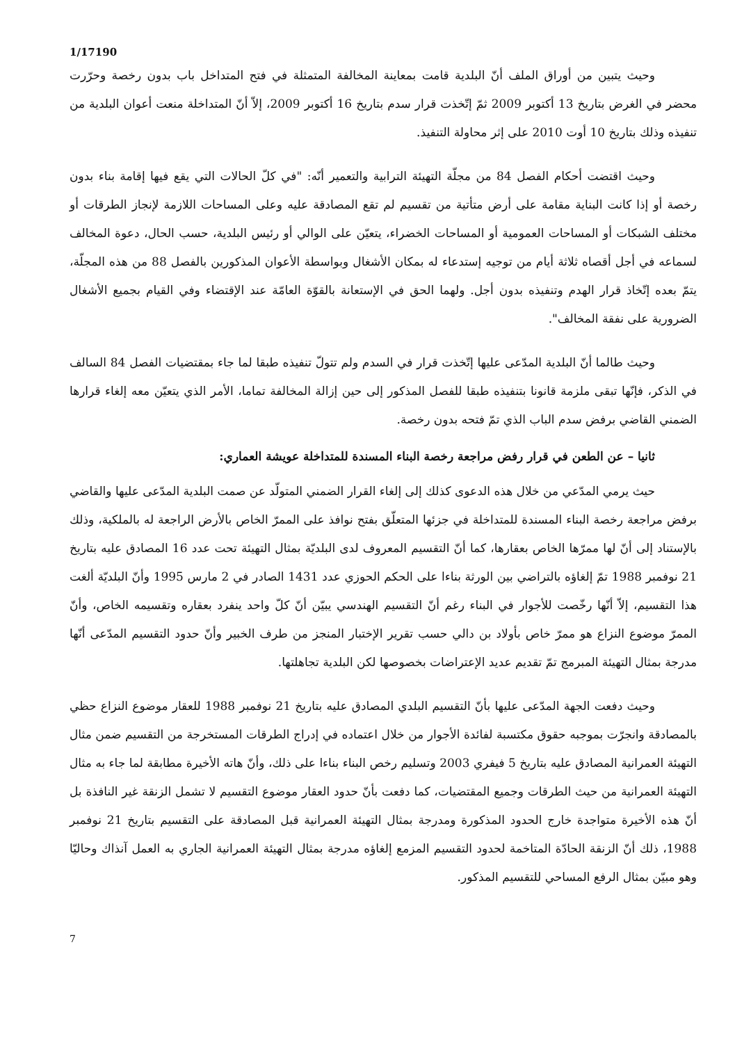1/17190
وحيث يتبين من أوراق الملف أنّ البلدية قامت بمعاينة المخالفة المتمثلة في فتح المتداخل باب بدون رخصة وحرّرت محضر في الغرض بتاريخ 13 أكتوبر 2009 ثمّ إتّخذت قرار سدم بتاريخ 16 أكتوبر 2009، إلاّ أنّ المتداخلة منعت أعوان البلدية من تنفيذه وذلك بتاريخ 10 أوت 2010 على إثر محاولة التنفيذ.
وحيث اقتضت أحكام الفصل 84 من مجلّة التهيئة الترابية والتعمير أنّه: "في كلّ الحالات التي يقع فيها إقامة بناء بدون رخصة أو إذا كانت البناية مقامة على أرض متأتية من تقسيم لم تقع المصادقة عليه وعلى المساحات اللازمة لإنجاز الطرقات أو مختلف الشبكات أو المساحات العمومية أو المساحات الخضراء، يتعيّن على الوالي أو رئيس البلدية، حسب الحال، دعوة المخالف لسماعه في أجل أقصاه ثلاثة أيام من توجيه إستدعاء له بمكان الأشغال وبواسطة الأعوان المذكورين بالفصل 88 من هذه المجلّة، يتمّ بعده إتّخاذ قرار الهدم وتنفيذه بدون أجل. ولهما الحق في الإستعانة بالقوّة العامّة عند الإقتضاء وفي القيام بجميع الأشغال الضرورية على نفقة المخالف".
وحيث طالما أنّ البلدية المدّعى عليها إتّخذت قرار في السدم ولم تتولّ تنفيذه طبقا لما جاء بمقتضيات الفصل 84 السالف في الذكر، فإنّها تبقى ملزمة قانونا بتنفيذه طبقا للفصل المذكور إلى حين إزالة المخالفة تماما، الأمر الذي يتعيّن معه إلغاء قرارها الضمني القاضي برفض سدم الباب الذي تمّ فتحه بدون رخصة.
ثانيا – عن الطعن في قرار رفض مراجعة رخصة البناء المسندة للمتداخلة عويشة العماري:
حيث يرمي المدّعي من خلال هذه الدعوى كذلك إلى إلغاء القرار الضمني المتولّد عن صمت البلدية المدّعى عليها والقاضي برفض مراجعة رخصة البناء المسندة للمتداخلة في جزئها المتعلّق بفتح نوافذ على الممرّ الخاص بالأرض الراجعة له بالملكية، وذلك بالإستناد إلى أنّ لها ممرّها الخاص بعقارها، كما أنّ التقسيم المعروف لدى البلديّة بمثال التهيئة تحت عدد 16 المصادق عليه بتاريخ 21 نوفمبر 1988 تمّ إلغاؤه بالتراضي بين الورثة بناءا على الحكم الحوزي عدد 1431 الصادر في 2 مارس 1995 وأنّ البلديّة ألغت هذا التقسيم، إلاّ أنّها رخّصت للأجوار في البناء رغم أنّ التقسيم الهندسي يبيّن أنّ كلّ واحد ينفرد بعقاره وتقسيمه الخاص، وأنّ الممرّ موضوع النزاع هو ممرّ خاص بأولاد بن دالي حسب تقرير الإختبار المنجز من طرف الخبير وأنّ حدود التقسيم المدّعى أنّها مدرجة بمثال التهيئة المبرمج تمّ تقديم عديد الإعتراضات بخصوصها لكن البلدية تجاهلتها.
وحيث دفعت الجهة المدّعى عليها بأنّ التقسيم البلدي المصادق عليه بتاريخ 21 نوفمبر 1988 للعقار موضوع النزاع حظي بالمصادقة وانجرّت بموجبه حقوق مكتسبة لفائدة الأجوار من خلال اعتماده في إدراج الطرقات المستخرجة من التقسيم ضمن مثال التهيئة العمرانية المصادق عليه بتاريخ 5 فيفري 2003 وتسليم رخص البناء بناءا على ذلك، وأنّ هاته الأخيرة مطابقة لما جاء به مثال التهيئة العمرانية من حيث الطرقات وجميع المقتضيات، كما دفعت بأنّ حدود العقار موضوع التقسيم لا تشمل الزنقة غير النافذة بل أنّ هذه الأخيرة متواجدة خارج الحدود المذكورة ومدرجة بمثال التهيئة العمرانية قبل المصادقة على التقسيم بتاريخ 21 نوفمبر 1988، ذلك أنّ الزنقة الحادّة المتاخمة لحدود التقسيم المزمع إلغاؤه مدرجة بمثال التهيئة العمرانية الجاري به العمل آنذاك وحاليّا وهو مبيّن بمثال الرفع المساحي للتقسيم المذكور.
7